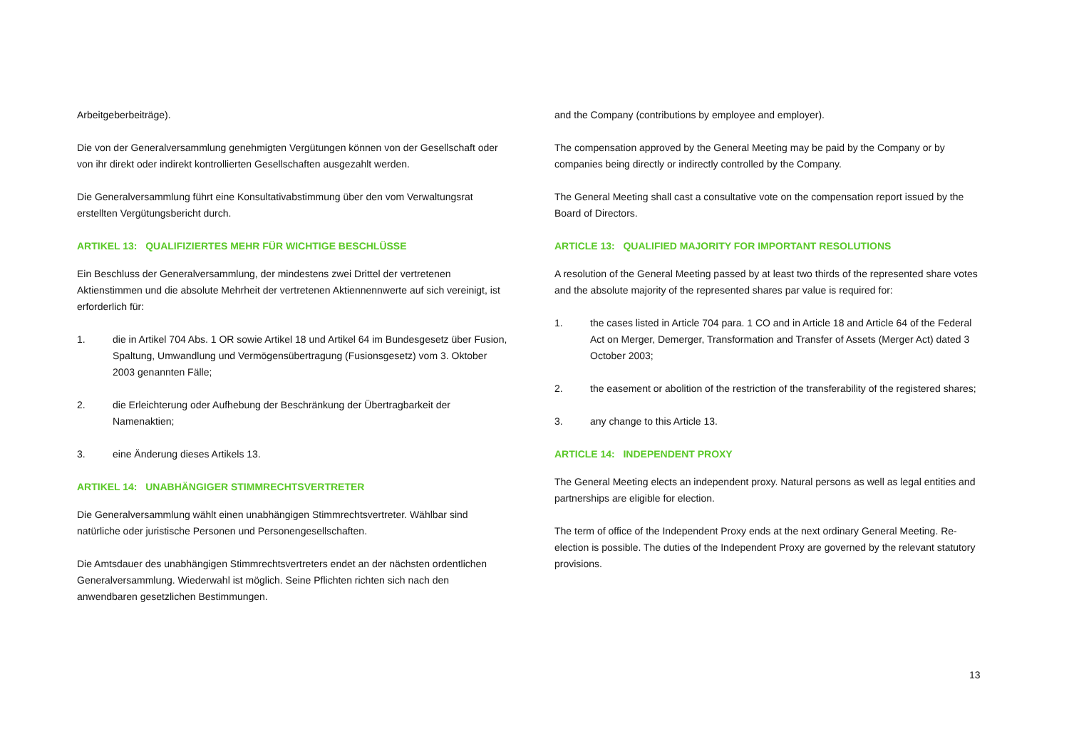Arbeitgeberbeiträge).
Die von der Generalversammlung genehmigten Vergütungen können von der Gesellschaft oder von ihr direkt oder indirekt kontrollierten Gesellschaften ausgezahlt werden.
Die Generalversammlung führt eine Konsultativabstimmung über den vom Verwaltungsrat erstellten Vergütungsbericht durch.
ARTIKEL 13: QUALIFIZIERTES MEHR FÜR WICHTIGE BESCHLÜSSE
Ein Beschluss der Generalversammlung, der mindestens zwei Drittel der vertretenen Aktienstimmen und die absolute Mehrheit der vertretenen Aktiennennwerte auf sich vereinigt, ist erforderlich für:
1. die in Artikel 704 Abs. 1 OR sowie Artikel 18 und Artikel 64 im Bundesgesetz über Fusion, Spaltung, Umwandlung und Vermögensübertragung (Fusionsgesetz) vom 3. Oktober 2003 genannten Fälle;
2. die Erleichterung oder Aufhebung der Beschränkung der Übertragbarkeit der Namenaktien;
3. eine Änderung dieses Artikels 13.
ARTIKEL 14: UNABHÄNGIGER STIMMRECHTSVERTRETER
Die Generalversammlung wählt einen unabhängigen Stimmrechtsvertreter. Wählbar sind natürliche oder juristische Personen und Personengesellschaften.
Die Amtsdauer des unabhängigen Stimmrechtsvertreters endet an der nächsten ordentlichen Generalversammlung. Wiederwahl ist möglich. Seine Pflichten richten sich nach den anwendbaren gesetzlichen Bestimmungen.
and the Company (contributions by employee and employer).
The compensation approved by the General Meeting may be paid by the Company or by companies being directly or indirectly controlled by the Company.
The General Meeting shall cast a consultative vote on the compensation report issued by the Board of Directors.
ARTICLE 13: QUALIFIED MAJORITY FOR IMPORTANT RESOLUTIONS
A resolution of the General Meeting passed by at least two thirds of the represented share votes and the absolute majority of the represented shares par value is required for:
1. the cases listed in Article 704 para. 1 CO and in Article 18 and Article 64 of the Federal Act on Merger, Demerger, Transformation and Transfer of Assets (Merger Act) dated 3 October 2003;
2. the easement or abolition of the restriction of the transferability of the registered shares;
3. any change to this Article 13.
ARTICLE 14: INDEPENDENT PROXY
The General Meeting elects an independent proxy. Natural persons as well as legal entities and partnerships are eligible for election.
The term of office of the Independent Proxy ends at the next ordinary General Meeting. Re-election is possible. The duties of the Independent Proxy are governed by the relevant statutory provisions.
13